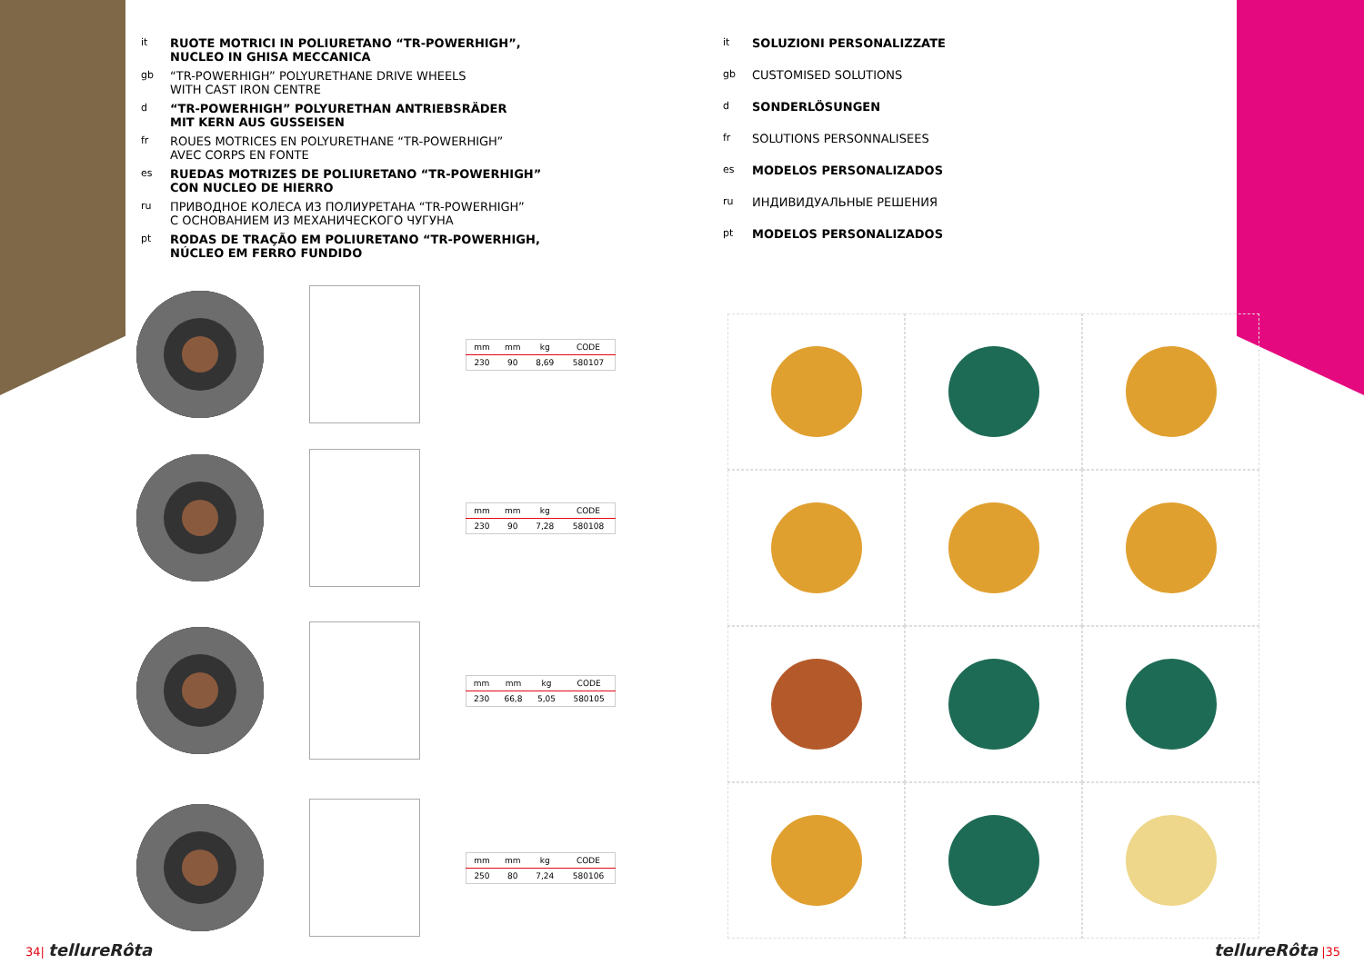it RUOTE MOTRICI IN POLIURETANO “TR-POWERHIGH”,
NUCLEO IN GHISA MECCANICA
gb “TR-POWERHIGH” POLYURETHANE DRIVE WHEELS
WITH CAST IRON CENTRE
d “TR-POWERHIGH” POLYURETHAN ANTRIEBSRÄDER
MIT KERN AUS GUSSEISEN
fr ROUES MOTRICES EN POLYURETHANE “TR-POWERHIGH”
AVEC CORPS EN FONTE
es RUEDAS MOTRIZES DE POLIURETANO “TR-POWERHIGH”
CON NUCLEO DE HIERRO
ru ПРИВОДНОЕ КОЛЕСА ИЗ ПОЛИУРЕТАНА “TR-POWERHIGH”
С ОСНОВАНИЕМ ИЗ МЕХАНИЧЕСКОГО ЧУГУНА
pt RODAS DE TRAÇÃO EM POLIURETANO “TR-POWERHIGH,
NÚCLEO EM FERRO FUNDIDO
it SOLUZIONI PERSONALIZZATE
gb CUSTOMISED SOLUTIONS
d SONDERLÖSUNGEN
fr SOLUTIONS PERSONNALISEES
es MODELOS PERSONALIZADOS
ru ИНДИВИДУАЛЬНЫЕ РЕШЕНИЯ
pt MODELOS PERSONALIZADOS
| mm | mm | kg | CODE |
| 230 | 90 | 8,69 | 580107 |
| mm | mm | kg | CODE |
| 230 | 90 | 7,28 | 580108 |
| mm | mm | kg | CODE |
| 230 | 66,8 | 5,05 | 580105 |
| mm | mm | kg | CODE |
| 250 | 80 | 7,24 | 580106 |
34| tellureRôta tellureRôta |35